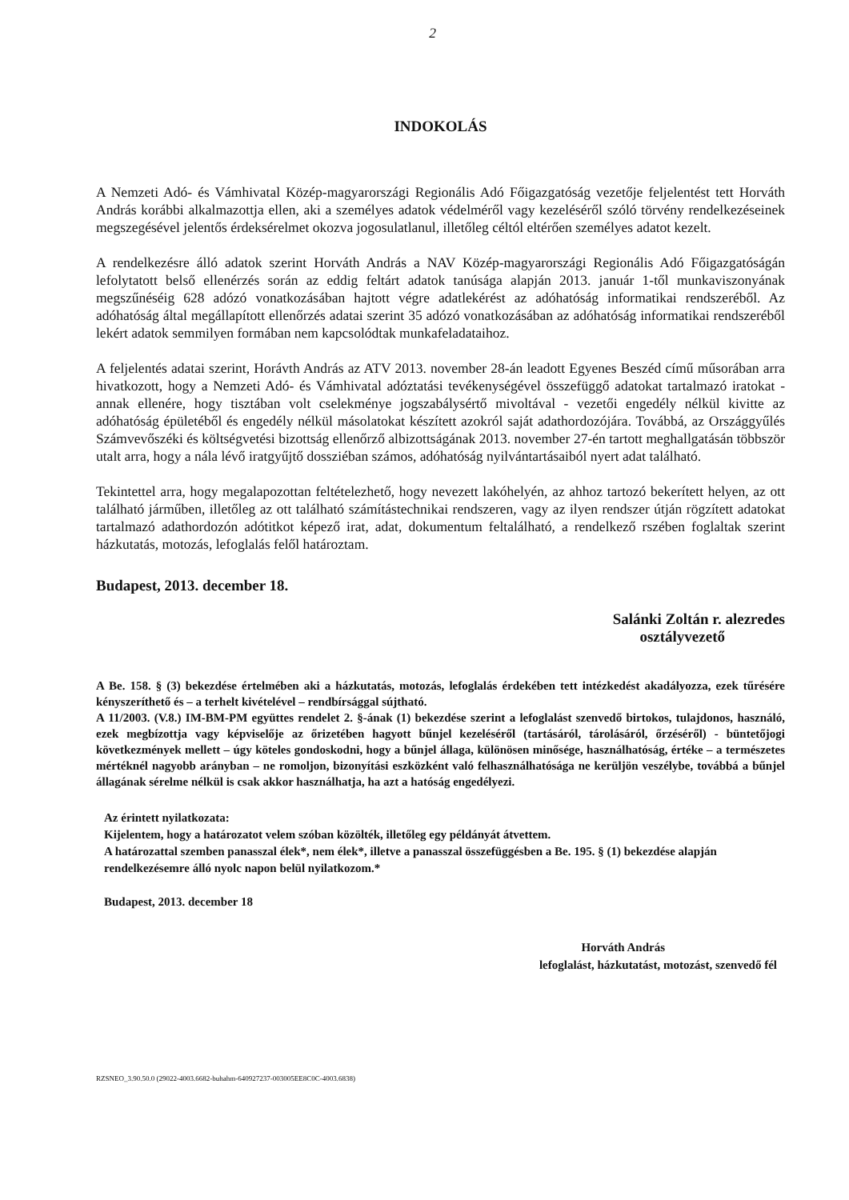2
INDOKOLÁS
A Nemzeti Adó- és Vámhivatal Közép-magyarországi Regionális Adó Főigazgatóság vezetője feljelentést tett Horváth András korábbi alkalmazottja ellen, aki a személyes adatok védelméről vagy kezeléséről szóló törvény rendelkezéseinek megszegésével jelentős érdeksérelmet okozva jogosulatlanul, illetőleg céltól eltérően személyes adatot kezelt.
A rendelkezésre álló adatok szerint Horváth András a NAV Közép-magyarországi Regionális Adó Főigazgatóságán lefolytatott belső ellenérzés során az eddig feltárt adatok tanúsága alapján 2013. január 1-től munkaviszonyának megszűnéséig 628 adózó vonatkozásában hajtott végre adatlekérést az adóhatóság informatikai rendszeréből. Az adóhatóság által megállapított ellenőrzés adatai szerint 35 adózó vonatkozásában az adóhatóság informatikai rendszeréből lekért adatok semmilyen formában nem kapcsolódtak munkafeladataihoz.
A feljelentés adatai szerint, Horávth András az ATV 2013. november 28-án leadott Egyenes Beszéd című műsorában arra hivatkozott, hogy a Nemzeti Adó- és Vámhivatal adóztatási tevékenységével összefüggő adatokat tartalmazó iratokat - annak ellenére, hogy tisztában volt cselekménye jogszabálysértő mivoltával - vezetői engedély nélkül kivitte az adóhatóság épületéből és engedély nélkül másolatokat készített azokról saját adathordozójára. Továbbá, az Országgyűlés Számvevőszéki és költségvetési bizottság ellenőrző albizottságának 2013. november 27-én tartott meghallgatásán többször utalt arra, hogy a nála lévő iratgyűjtő dossziéban számos, adóhatóság nyilvántartásaiból nyert adat található.
Tekintettel arra, hogy megalapozottan feltételezhető, hogy nevezett lakóhelyén, az ahhoz tartozó bekerített helyen, az ott található járműben, illetőleg az ott található számítástechnikai rendszeren, vagy az ilyen rendszer útján rögzített adatokat tartalmazó adathordozón adótitkot képező irat, adat, dokumentum feltalálható, a rendelkező rszében foglaltak szerint házkutatás, motozás, lefoglalás felől határoztam.
Budapest, 2013. december 18.
Salánki Zoltán r. alezredes
osztályvezető
A Be. 158. § (3) bekezdése értelmében aki a házkutatás, motozás, lefoglalás érdekében tett intézkedést akadályozza, ezek tűrésére kényszeríthető és – a terhelt kivételével – rendbírsággal sújtható.
A 11/2003. (V.8.) IM-BM-PM együttes rendelet 2. §-ának (1) bekezdése szerint a lefoglalást szenvedő birtokos, tulajdonos, használó, ezek megbízottja vagy képviselője az őrizetében hagyott bűnjel kezeléséről (tartásáról, tárolásáról, őrzéséről) - büntetőjogi következmények mellett – úgy köteles gondoskodni, hogy a bűnjel állaga, különösen minősége, használhatóság, értéke – a természetes mértéknél nagyobb arányban – ne romoljon, bizonyítási eszközként való felhasználhatósága ne kerüljön veszélybe, továbbá a bűnjel állagának sérelme nélkül is csak akkor használhatja, ha azt a hatóság engedélyezi.
Az érintett nyilatkozata:
Kijelentem, hogy a határozatot velem szóban közölték, illetőleg egy példányát átvettem.
A határozattal szemben panasszal élek*, nem élek*, illetve a panasszal összefüggésben a Be. 195. § (1) bekezdése alapján rendelkezésemre álló nyolc napon belül nyilatkozom.*
Budapest, 2013. december 18
Horváth András
lefoglalást, házkutatást, motozást, szenvedő fél
RZSNEO_3.90.50.0 (29022-4003.6682-buhahm-640927237-003005EE8C0C-4003.6838)